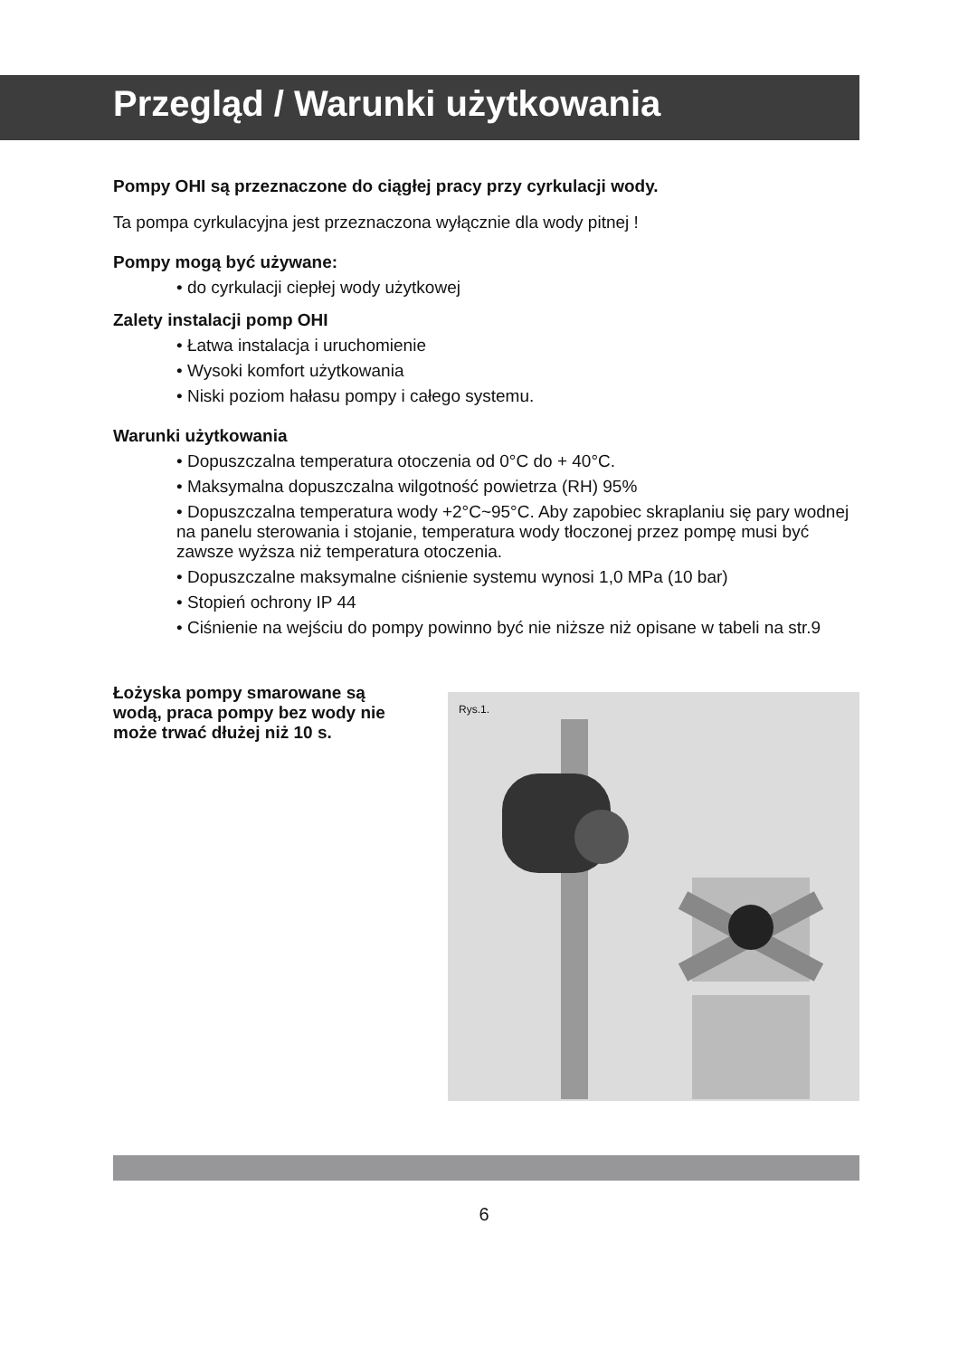Przegląd / Warunki użytkowania
Pompy OHI są przeznaczone do ciągłej pracy przy cyrkulacji wody.
Ta pompa cyrkulacyjna jest przeznaczona wyłącznie dla wody pitnej !
Pompy mogą być używane:
• do cyrkulacji ciepłej wody użytkowej
Zalety instalacji pomp OHI
• Łatwa instalacja i uruchomienie
• Wysoki komfort użytkowania
• Niski poziom hałasu pompy i całego systemu.
Warunki użytkowania
• Dopuszczalna temperatura otoczenia od 0°C do + 40°C.
• Maksymalna dopuszczalna wilgotność powietrza (RH) 95%
• Dopuszczalna temperatura wody +2°C~95°C. Aby zapobiec skraplaniu się pary wodnej na panelu sterowania i stojanie, temperatura wody tłoczonej przez pompę musi być zawsze wyższa niż temperatura otoczenia.
• Dopuszczalne maksymalne ciśnienie systemu wynosi 1,0 MPa (10 bar)
• Stopień ochrony IP 44
• Ciśnienie na wejściu do pompy powinno być nie niższe niż opisane w tabeli na str.9
Łożyska pompy smarowane są wodą, praca pompy bez wody nie może trwać dłużej niż 10 s.
Rys.1.
6